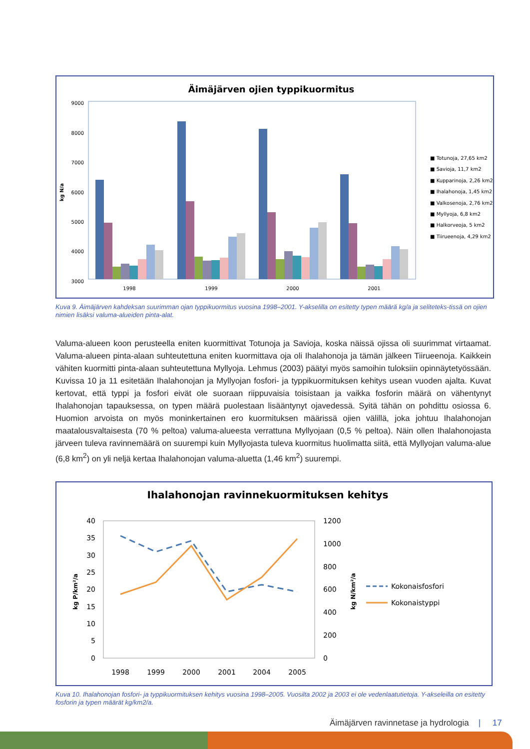Äimäjärven ojien typpikuormitus
9000
8000
7000
6000
5000
4000
3000
kg N/a
1998
1999
2000
2001
■ Totunoja, 27,65 km2
■ Savioja, 11,7 km2
■ Kupparinoja, 2,26 km2
■ Ihalahonoja, 1,45 km2
■ Valkosenoja, 2,76 km2
■ Myllyoja, 6,8 km2
■ Halkorveoja, 5 km2
■ Tiirueenoja, 4,29 km2
Kuva 9. Äimäjärven kahdeksan suurimman ojan typpikuormitus vuosina 1998–2001. Y-akselilla on esitetty typen määrä kg/a ja seliteteks-tissä on ojien nimien lisäksi valuma-alueiden pinta-alat.
Valuma-alueen koon perusteella eniten kuormittivat Totunoja ja Savioja, koska näissä ojissa oli suurimmat virtaamat. Valuma-alueen pinta-alaan suhteutettuna eniten kuormittava oja oli Ihalahonoja ja tämän jälkeen Tiirueenoja. Kaikkein vähiten kuormitti pinta-alaan suhteutettuna Myllyoja. Lehmus (2003) päätyi myös samoihin tuloksiin opinnäytetyössään. Kuvissa 10 ja 11 esitetään Ihalahonojan ja Myllyojan fosfori- ja typpikuormituksen kehitys usean vuoden ajalta. Kuvat kertovat, että typpi ja fosfori eivät ole suoraan riippuvaisia toisistaan ja vaikka fosforin määrä on vähentynyt Ihalahonojan tapauksessa, on typen määrä puolestaan lisääntynyt ojavedessä. Syitä tähän on pohdittu osiossa 6. Huomion arvoista on myös moninkertainen ero kuormituksen määrissä ojien välillä, joka johtuu Ihalahonojan maatalousvaltaisesta (70 % peltoa) valuma-alueesta verrattuna Myllyojaan (0,5 % peltoa). Näin ollen Ihalahonojasta järveen tuleva ravinnemäärä on suurempi kuin Myllyojasta tuleva kuormitus huolimatta siitä, että Myllyojan valuma-alue (6,8 km<sup>2</sup>) on yli neljä kertaa Ihalahonojan valuma-aluetta (1,46 km<sup>2</sup>) suurempi.
Ihalahonojan ravinnekuormituksen kehitys
40
35
30
25
20
15
10
5
0
1200
1000
800
600
400
200
0
1998
1999
2000
2001
2004
2005
kg P/km²/a
kg N/km²/a
Kokonaisfosfori
Kokonaistyppi
Kuva 10. Ihalahonojan fosfori- ja typpikuormituksen kehitys vuosina 1998–2005. Vuosilta 2002 ja 2003 ei ole vedenlaatutietoja. Y-akseleilla on esitetty fosforin ja typen määrät kg/km2/a.
Äimäjärven ravinnetase ja hydrologia | 17